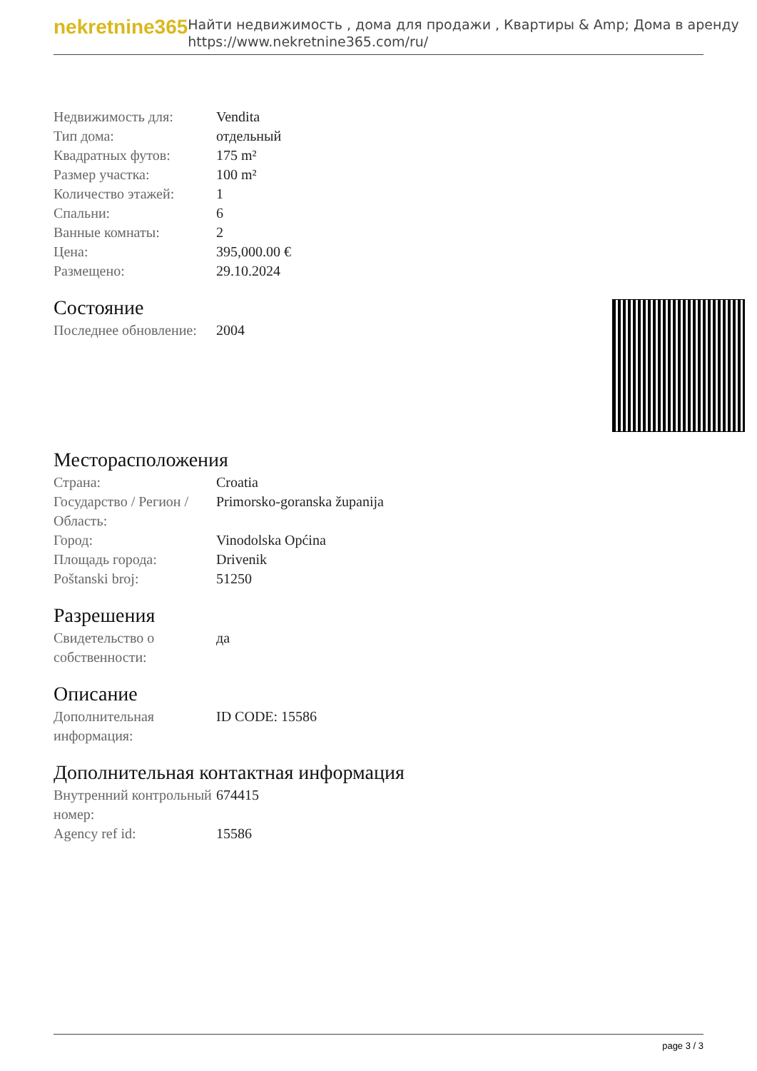nekretnine365
Найти недвижимость , дома для продажи , Квартиры & Amp; Дома в аренду
https://www.nekretnine365.com/ru/
| Недвижимость для: | Vendita |
| Тип дома: | отдельный |
| Квадратных футов: | 175 m² |
| Размер участка: | 100 m² |
| Количество этажей: | 1 |
| Спальни: | 6 |
| Ванные комнаты: | 2 |
| Цена: | 395,000.00 € |
| Размещено: | 29.10.2024 |
Состояние
| Последнее обновление: | 2004 |
Месторасположения
| Страна: | Croatia |
| Государство / Регион / Область: | Primorsko-goranska županija |
| Город: | Vinodolska Općina |
| Площадь города: | Drivenik |
| Poštanski broj: | 51250 |
Разрешения
| Свидетельство о собственности: | да |
Описание
| Дополнительная информация: | ID CODE: 15586 |
Дополнительная контактная информация
| Внутренний контрольный номер: | 674415 |
| Agency ref id: | 15586 |
page 3 / 3